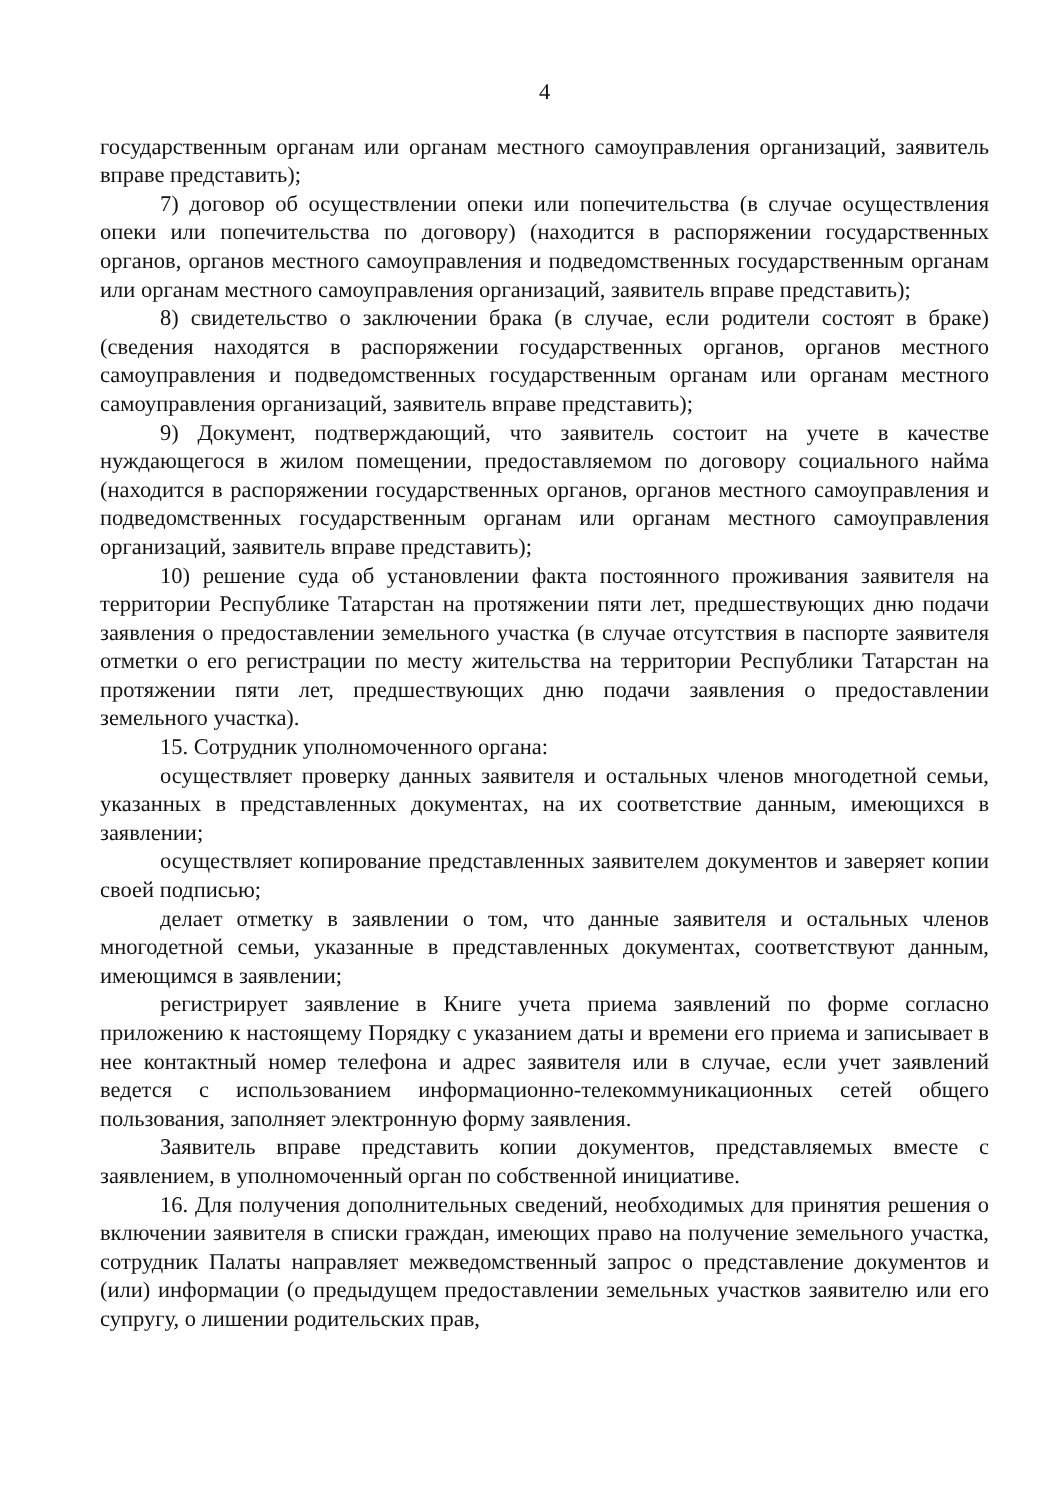4
государственным органам или органам местного самоуправления организаций, заявитель вправе представить);
7) договор об осуществлении опеки или попечительства (в случае осуществления опеки или попечительства по договору) (находится в распоряжении государственных органов, органов местного самоуправления и подведомственных государственным органам или органам местного самоуправления организаций, заявитель вправе представить);
8) свидетельство о заключении брака (в случае, если родители состоят в браке) (сведения находятся в распоряжении государственных органов, органов местного самоуправления и подведомственных государственным органам или органам местного самоуправления организаций, заявитель вправе представить);
9) Документ, подтверждающий, что заявитель состоит на учете в качестве нуждающегося в жилом помещении, предоставляемом по договору социального найма (находится в распоряжении государственных органов, органов местного самоуправления и подведомственных государственным органам или органам местного самоуправления организаций, заявитель вправе представить);
10) решение суда об установлении факта постоянного проживания заявителя на территории Республике Татарстан на протяжении пяти лет, предшествующих дню подачи заявления о предоставлении земельного участка (в случае отсутствия в паспорте заявителя отметки о его регистрации по месту жительства на территории Республики Татарстан на протяжении пяти лет, предшествующих дню подачи заявления о предоставлении земельного участка).
15. Сотрудник уполномоченного органа:
осуществляет проверку данных заявителя и остальных членов многодетной семьи, указанных в представленных документах, на их соответствие данным, имеющихся в заявлении;
осуществляет копирование представленных заявителем документов и заверяет копии своей подписью;
делает отметку в заявлении о том, что данные заявителя и остальных членов многодетной семьи, указанные в представленных документах, соответствуют данным, имеющимся в заявлении;
регистрирует заявление в Книге учета приема заявлений по форме согласно приложению к настоящему Порядку с указанием даты и времени его приема и записывает в нее контактный номер телефона и адрес заявителя или в случае, если учет заявлений ведется с использованием информационно-телекоммуникационных сетей общего пользования, заполняет электронную форму заявления.
Заявитель вправе представить копии документов, представляемых вместе с заявлением, в уполномоченный орган по собственной инициативе.
16. Для получения дополнительных сведений, необходимых для принятия решения о включении заявителя в списки граждан, имеющих право на получение земельного участка, сотрудник Палаты направляет межведомственный запрос о представление документов и (или) информации (о предыдущем предоставлении земельных участков заявителю или его супругу, о лишении родительских прав,